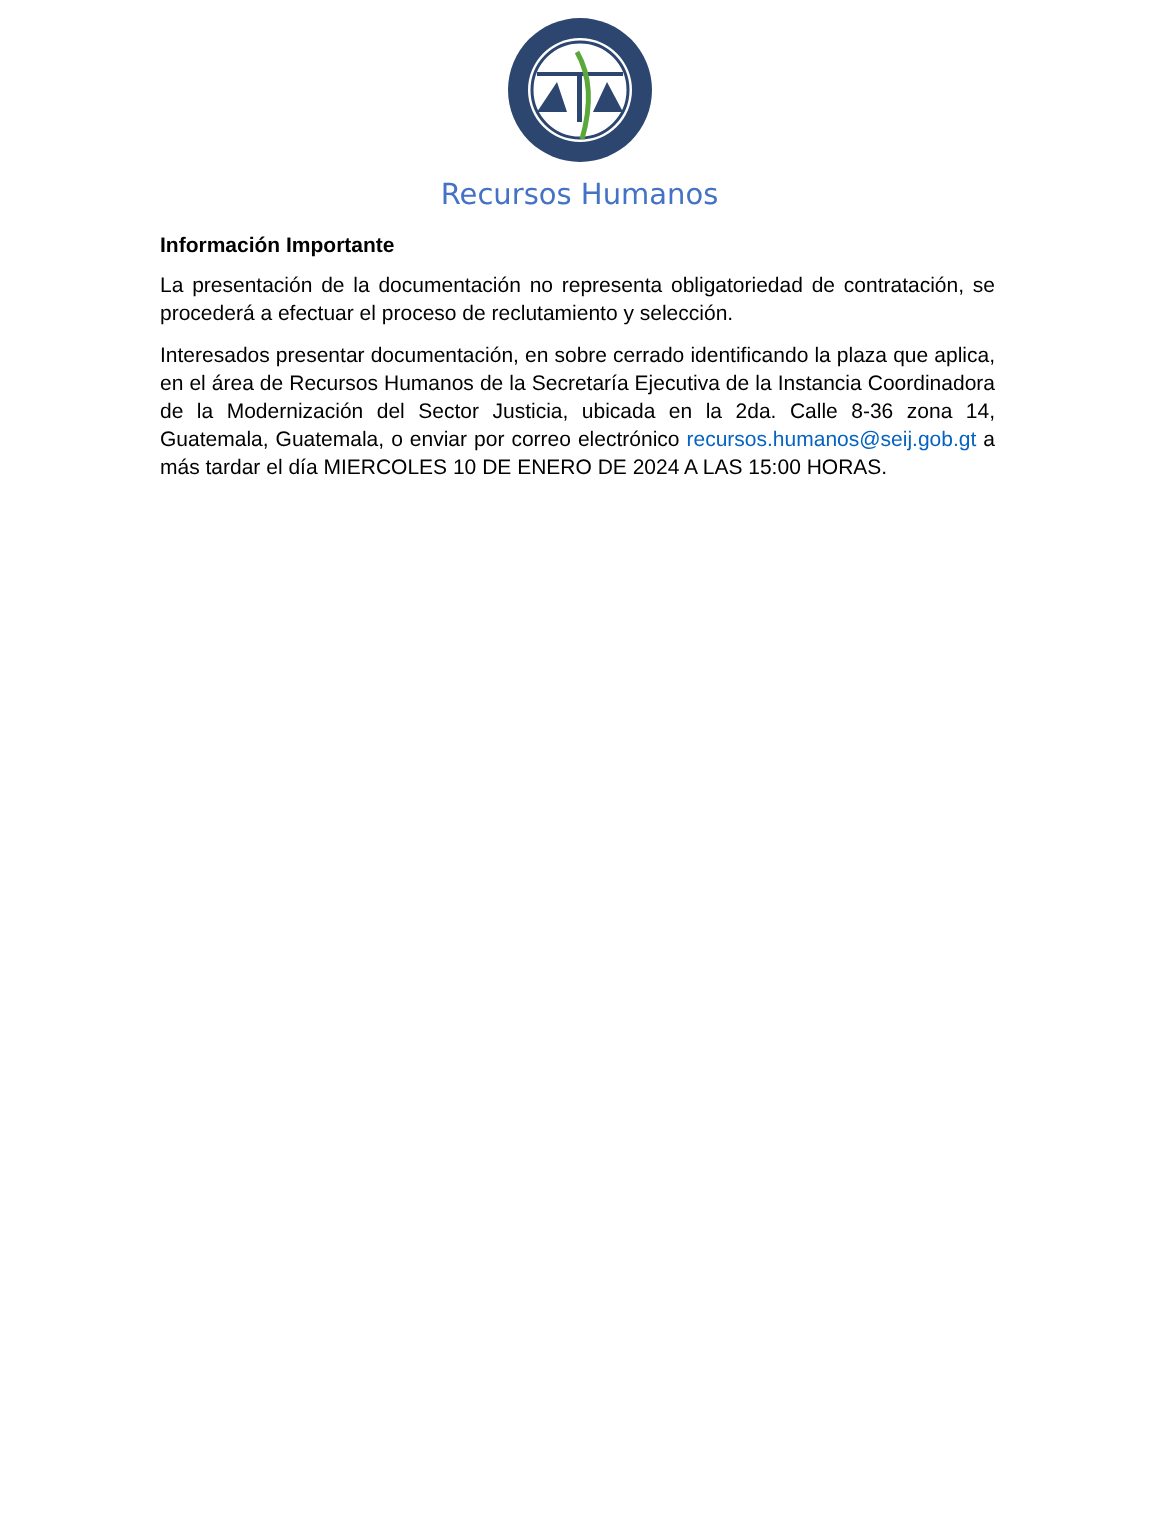Recursos Humanos
Información Importante
La presentación de la documentación no representa obligatoriedad de contratación, se procederá a efectuar el proceso de reclutamiento y selección.
Interesados presentar documentación, en sobre cerrado identificando la plaza que aplica, en el área de Recursos Humanos de la Secretaría Ejecutiva de la Instancia Coordinadora de la Modernización del Sector Justicia, ubicada en la 2da. Calle 8-36 zona 14, Guatemala, Guatemala, o enviar por correo electrónico recursos.humanos@seij.gob.gt a más tardar el día MIERCOLES 10 DE ENERO DE 2024 A LAS 15:00 HORAS.